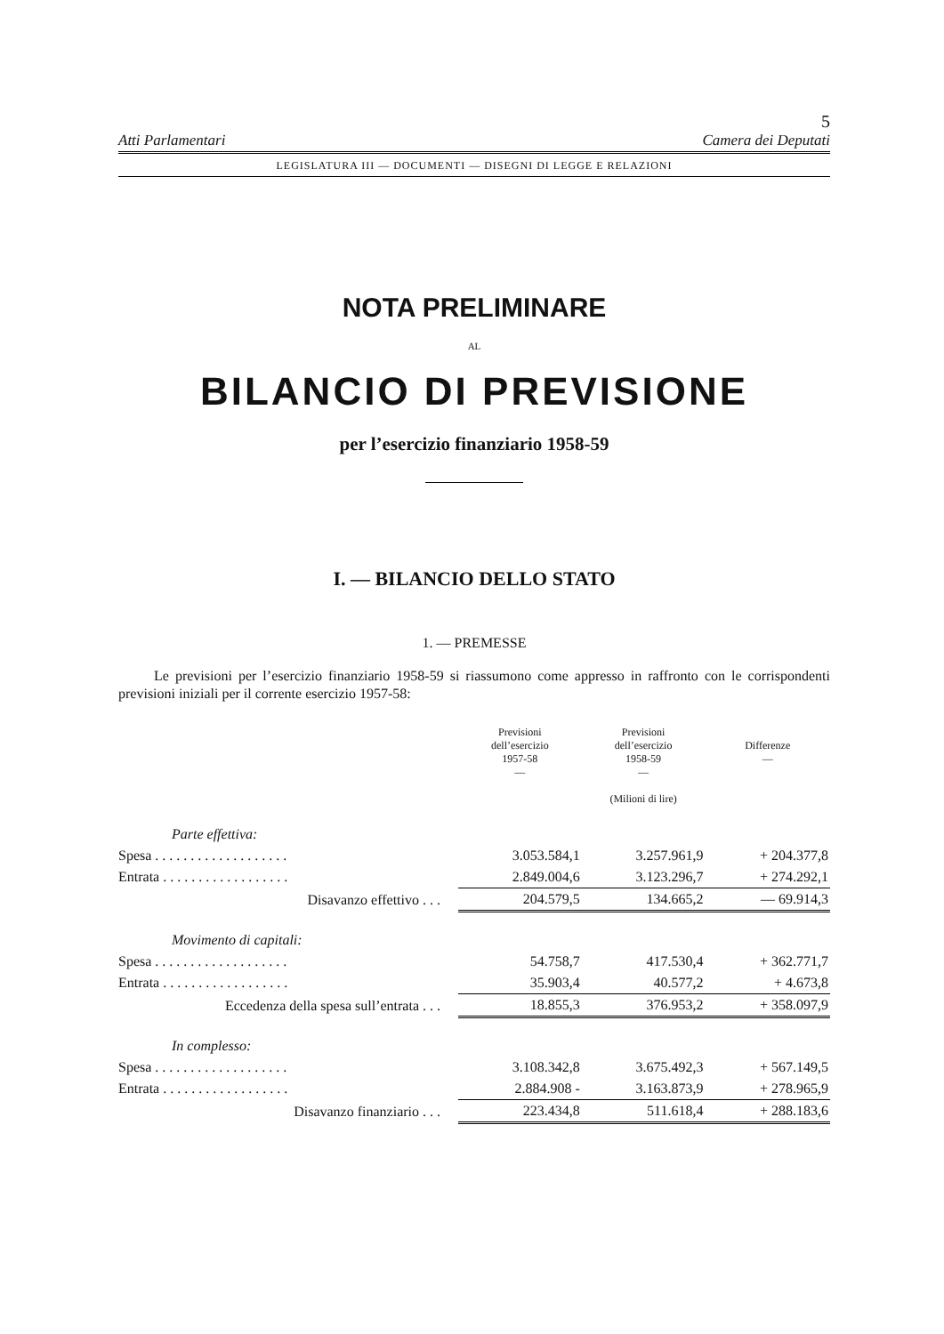5
Atti Parlamentari Camera dei Deputati
LEGISLATURA III — DOCUMENTI — DISEGNI DI LEGGE E RELAZIONI
NOTA PRELIMINARE
AL
BILANCIO DI PREVISIONE
per l’esercizio finanziario 1958-59
I. — BILANCIO DELLO STATO
1. — PREMESSE
Le previsioni per l’esercizio finanziario 1958-59 si riassumono come appresso in raffronto con le corrispondenti previsioni iniziali per il corrente esercizio 1957-58:
| | Previsioni dell’esercizio 1957-58 — | Previsioni dell’esercizio 1958-59 — (Milioni di lire) | Differenze — |
| --- | --- | --- | --- |
| Parte effettiva: | | | |
| Spesa . . . . . . . . . . . . . . . . . . . | 3.053.584,1 | 3.257.961,9 | + 204.377,8 |
| Entrata . . . . . . . . . . . . . . . . . . | 2.849.004,6 | 3.123.296,7 | + 274.292,1 |
| Disavanzo effettivo . . . | 204.579,5 | 134.665,2 | — 69.914,3 |
| Movimento di capitali: | | | |
| Spesa . . . . . . . . . . . . . . . . . . . | 54.758,7 | 417.530,4 | + 362.771,7 |
| Entrata . . . . . . . . . . . . . . . . . . | 35.903,4 | 40.577,2 | + 4.673,8 |
| Eccedenza della spesa sull’entrata . . . | 18.855,3 | 376.953,2 | + 358.097,9 |
| In complesso: | | | |
| Spesa . . . . . . . . . . . . . . . . . . . | 3.108.342,8 | 3.675.492,3 | + 567.149,5 |
| Entrata . . . . . . . . . . . . . . . . . . | 2.884.908 - | 3.163.873,9 | + 278.965,9 |
| Disavanzo finanziario . . . | 223.434,8 | 511.618,4 | + 288.183,6 |